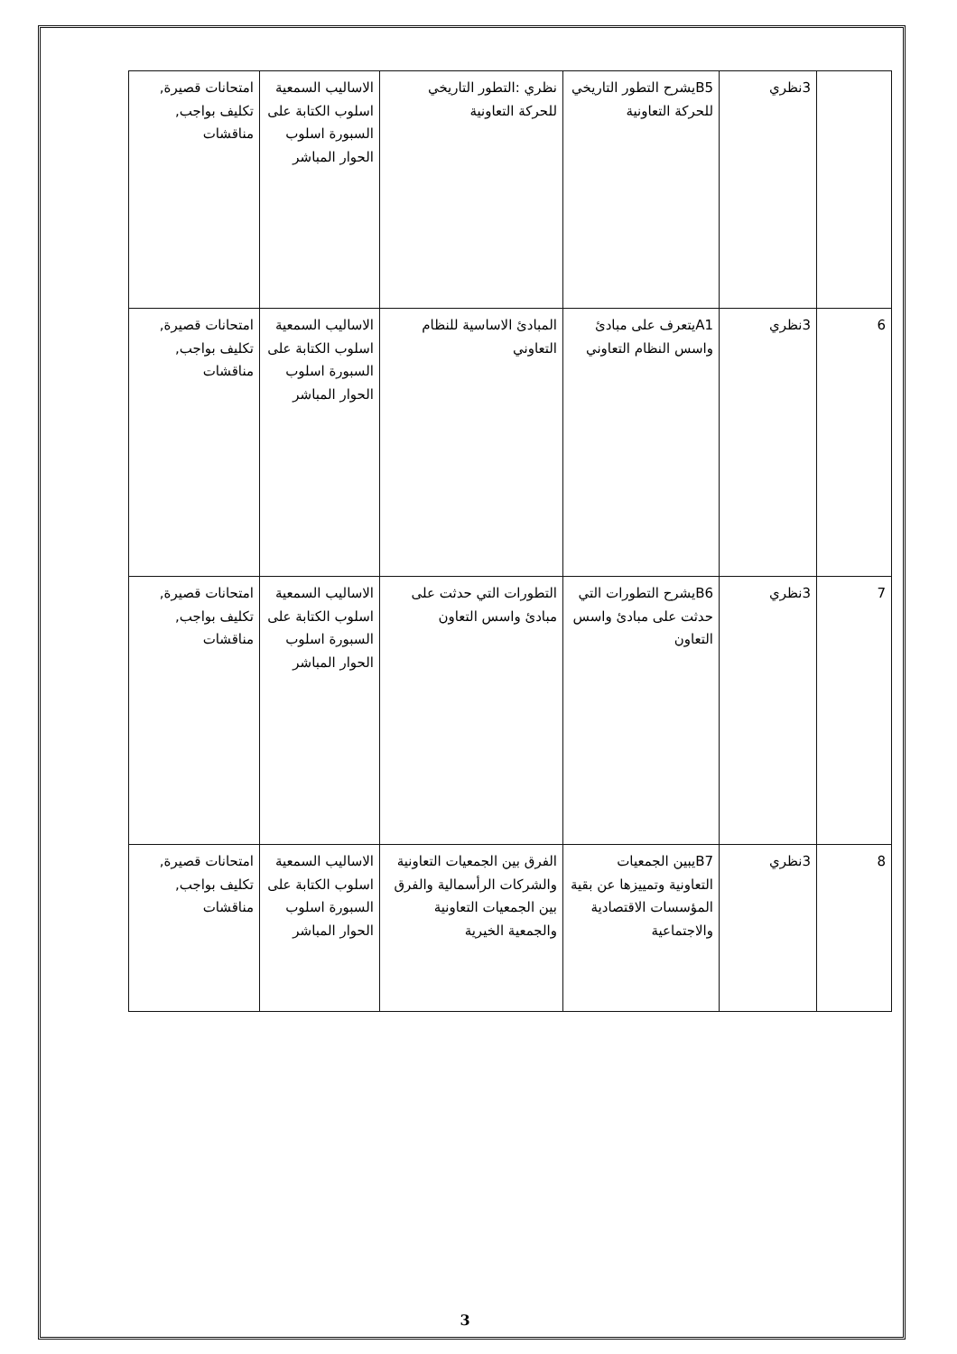| | 3نظري | B5يشرح التطور التاريخي للحركة التعاونية | نظري :التطور التاريخي للحركة التعاونية | الاساليب السمعية اسلوب الكتابة على السبورة اسلوب الحوار المباشر | امتحانات قصيرة, تكليف بواجب, مناقشات |
| 6 | 3نظري | A1يتعرف على مبادئ واسس النظام التعاوني | المبادئ الاساسية للنظام التعاوني | الاساليب السمعية اسلوب الكتابة على السبورة اسلوب الحوار المباشر | امتحانات قصيرة, تكليف بواجب, مناقشات |
| 7 | 3نظري | B6يشرح التطورات التي حدثت على مبادئ واسس التعاون | التطورات التي حدثت على مبادئ واسس التعاون | الاساليب السمعية اسلوب الكتابة على السبورة اسلوب الحوار المباشر | امتحانات قصيرة, تكليف بواجب, مناقشات |
| 8 | 3نظري | B7يبين الجمعيات التعاونية وتمييزها عن بقية المؤسسات الاقتصادية والاجتماعية | الفرق بين الجمعيات التعاونية والشركات الرأسمالية والفرق بين الجمعيات التعاونية والجمعية الخيرية | الاساليب السمعية اسلوب الكتابة على السبورة اسلوب الحوار المباشر | امتحانات قصيرة, تكليف بواجب, مناقشات |
3